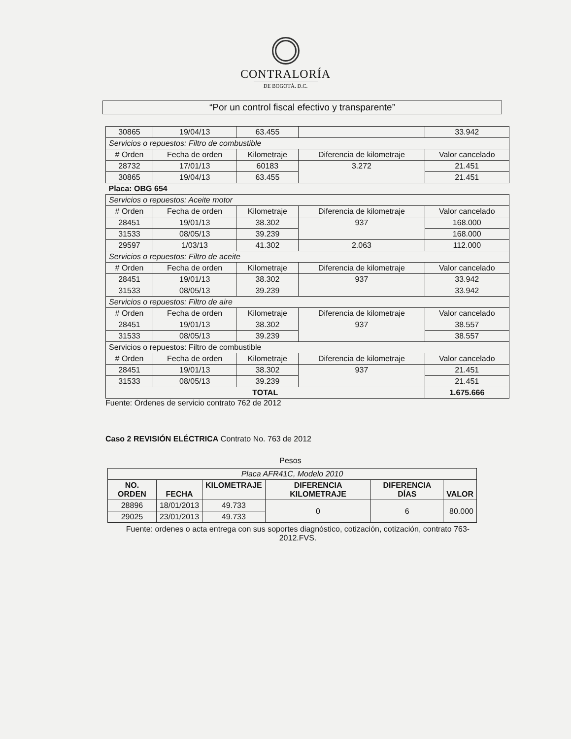CONTRALORÍA
DE BOGOTÁ. D.C.
“Por un control fiscal efectivo y transparente”
| 30865 | 19/04/13 | 63.455 | | 33.942 |
| Servicios o repuestos: Filtro de combustible | | | | |
| # Orden | Fecha de orden | Kilometraje | Diferencia de kilometraje | Valor cancelado |
| 28732 | 17/01/13 | 60183 | 3.272 | 21.451 |
| 30865 | 19/04/13 | 63.455 | | 21.451 |
| Placa: OBG 654 | | | | |
| Servicios o repuestos: Aceite motor | | | | |
| # Orden | Fecha de orden | Kilometraje | Diferencia de kilometraje | Valor cancelado |
| 28451 | 19/01/13 | 38.302 | 937 | 168.000 |
| 31533 | 08/05/13 | 39.239 | | 168.000 |
| 29597 | 1/03/13 | 41.302 | 2.063 | 112.000 |
| Servicios o repuestos: Filtro de aceite | | | | |
| # Orden | Fecha de orden | Kilometraje | Diferencia de kilometraje | Valor cancelado |
| 28451 | 19/01/13 | 38.302 | 937 | 33.942 |
| 31533 | 08/05/13 | 39.239 | | 33.942 |
| Servicios o repuestos: Filtro de aire | | | | |
| # Orden | Fecha de orden | Kilometraje | Diferencia de kilometraje | Valor cancelado |
| 28451 | 19/01/13 | 38.302 | 937 | 38.557 |
| 31533 | 08/05/13 | 39.239 | | 38.557 |
| Servicios o repuestos: Filtro de combustible | | | | |
| # Orden | Fecha de orden | Kilometraje | Diferencia de kilometraje | Valor cancelado |
| 28451 | 19/01/13 | 38.302 | 937 | 21.451 |
| 31533 | 08/05/13 | 39.239 | | 21.451 |
| TOTAL | | | | 1.675.666 |
Fuente: Ordenes de servicio contrato 762 de 2012
Caso 2 REVISIÓN ELÉCTRICA Contrato No. 763 de 2012
Pesos
| Placa AFR41C, Modelo 2010 | | | | | |
| NO. ORDEN | FECHA | KILOMETRAJE | DIFERENCIA KILOMETRAJE | DIFERENCIA DÍAS | VALOR |
| 28896 | 18/01/2013 | 49.733 | 0 | 6 | 80.000 |
| 29025 | 23/01/2013 | 49.733 | | | |
Fuente: ordenes o acta entrega con sus soportes diagnóstico, cotización, cotización, contrato 763-2012.FVS.